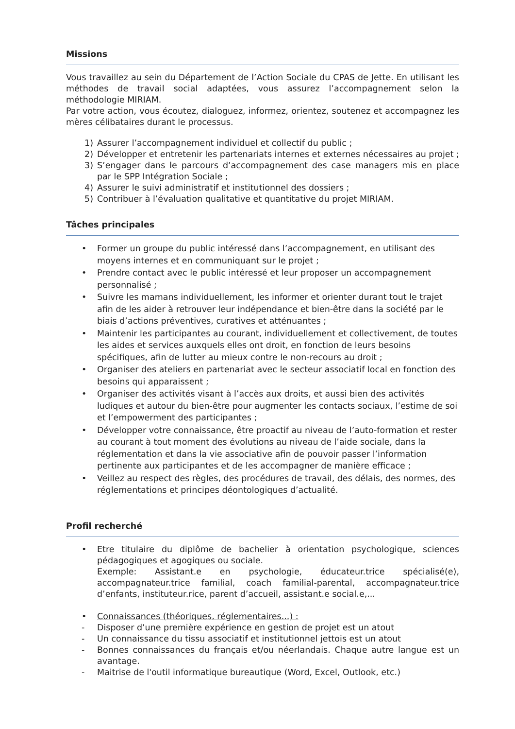Missions
Vous travaillez au sein du Département de l’Action Sociale du CPAS de Jette. En utilisant les méthodes de travail social adaptées, vous assurez l’accompagnement selon la méthodologie MIRIAM.
Par votre action, vous écoutez, dialoguez, informez, orientez, soutenez et accompagnez les mères célibataires durant le processus.
1) Assurer l’accompagnement individuel et collectif du public ;
2) Développer et entretenir les partenariats internes et externes nécessaires au projet ;
3) S’engager dans le parcours d’accompagnement des case managers mis en place par le SPP Intégration Sociale ;
4) Assurer le suivi administratif et institutionnel des dossiers ;
5) Contribuer à l’évaluation qualitative et quantitative du projet MIRIAM.
Tâches principales
• Former un groupe du public intéressé dans l’accompagnement, en utilisant des moyens internes et en communiquant sur le projet ;
• Prendre contact avec le public intéressé et leur proposer un accompagnement personnalisé ;
• Suivre les mamans individuellement, les informer et orienter durant tout le trajet afin de les aider à retrouver leur indépendance et bien-être dans la société par le biais d’actions préventives, curatives et atténuantes ;
• Maintenir les participantes au courant, individuellement et collectivement, de toutes les aides et services auxquels elles ont droit, en fonction de leurs besoins spécifiques, afin de lutter au mieux contre le non-recours au droit ;
• Organiser des ateliers en partenariat avec le secteur associatif local en fonction des besoins qui apparaissent ;
• Organiser des activités visant à l’accès aux droits, et aussi bien des activités ludiques et autour du bien-être pour augmenter les contacts sociaux, l’estime de soi et l’empowerment des participantes ;
• Développer votre connaissance, être proactif au niveau de l’auto-formation et rester au courant à tout moment des évolutions au niveau de l’aide sociale, dans la réglementation et dans la vie associative afin de pouvoir passer l’information pertinente aux participantes et de les accompagner de manière efficace ;
• Veillez au respect des règles, des procédures de travail, des délais, des normes, des réglementations et principes déontologiques d’actualité.
Profil recherché
• Etre titulaire du diplôme de bachelier à orientation psychologique, sciences pédagogiques et agogiques ou sociale.
Exemple: Assistant.e en psychologie, éducateur.trice spécialisé(e), accompagnateur.trice familial, coach familial-parental, accompagnateur.trice d’enfants, instituteur.rice, parent d’accueil, assistant.e social.e,...
• Connaissances (théoriques, réglementaires...) :
- Disposer d’une première expérience en gestion de projet est un atout
- Un connaissance du tissu associatif et institutionnel jettois est un atout
- Bonnes connaissances du français et/ou néerlandais. Chaque autre langue est un avantage.
- Maitrise de l'outil informatique bureautique (Word, Excel, Outlook, etc.)